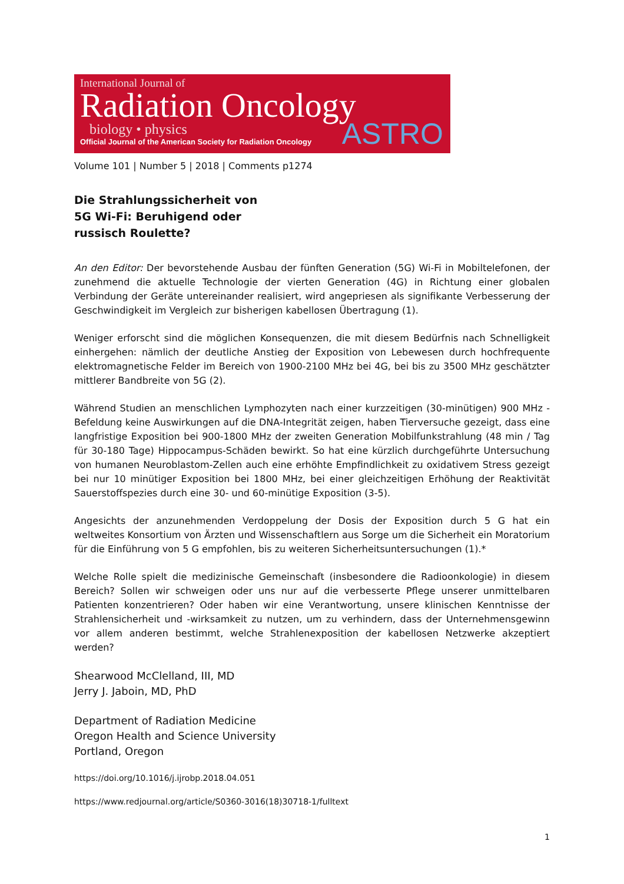International Journal of
Radiation Oncology
biology • physics
Official Journal of the American Society for Radiation Oncology
ASTRO
Volume 101 | Number 5 | 2018 | Comments p1274
Die Strahlungssicherheit von 5G Wi-Fi: Beruhigend oder russisch Roulette?
An den Editor: Der bevorstehende Ausbau der fünften Generation (5G) Wi-Fi in Mobiltelefonen, der zunehmend die aktuelle Technologie der vierten Generation (4G) in Richtung einer globalen Verbindung der Geräte untereinander realisiert, wird angepriesen als signifikante Verbesserung der Geschwindigkeit im Vergleich zur bisherigen kabellosen Übertragung (1).
Weniger erforscht sind die möglichen Konsequenzen, die mit diesem Bedürfnis nach Schnelligkeit einhergehen: nämlich der deutliche Anstieg der Exposition von Lebewesen durch hochfrequente elektromagnetische Felder im Bereich von 1900-2100 MHz bei 4G, bei bis zu 3500 MHz geschätzter mittlerer Bandbreite von 5G (2).
Während Studien an menschlichen Lymphozyten nach einer kurzzeitigen (30-minütigen) 900 MHz -Befeldung keine Auswirkungen auf die DNA-Integrität zeigen, haben Tierversuche gezeigt, dass eine langfristige Exposition bei 900-1800 MHz der zweiten Generation Mobilfunkstrahlung (48 min / Tag für 30-180 Tage) Hippocampus-Schäden bewirkt. So hat eine kürzlich durchgeführte Untersuchung von humanen Neuroblastom-Zellen auch eine erhöhte Empfindlichkeit zu oxidativem Stress gezeigt bei nur 10 minütiger Exposition bei 1800 MHz, bei einer gleichzeitigen Erhöhung der Reaktivität Sauerstoffspezies durch eine 30- und 60-minütige Exposition (3-5).
Angesichts der anzunehmenden Verdoppelung der Dosis der Exposition durch 5 G hat ein weltweites Konsortium von Ärzten und Wissenschaftlern aus Sorge um die Sicherheit ein Moratorium für die Einführung von 5 G empfohlen, bis zu weiteren Sicherheitsuntersuchungen (1).*
Welche Rolle spielt die medizinische Gemeinschaft (insbesondere die Radioonkologie) in diesem Bereich? Sollen wir schweigen oder uns nur auf die verbesserte Pflege unserer unmittelbaren Patienten konzentrieren? Oder haben wir eine Verantwortung, unsere klinischen Kenntnisse der Strahlensicherheit und -wirksamkeit zu nutzen, um zu verhindern, dass der Unternehmensgewinn vor allem anderen bestimmt, welche Strahlenexposition der kabellosen Netzwerke akzeptiert werden?
Shearwood McClelland, III, MD
Jerry J. Jaboin, MD, PhD
Department of Radiation Medicine
Oregon Health and Science University
Portland, Oregon
https://doi.org/10.1016/j.ijrobp.2018.04.051
https://www.redjournal.org/article/S0360-3016(18)30718-1/fulltext
1